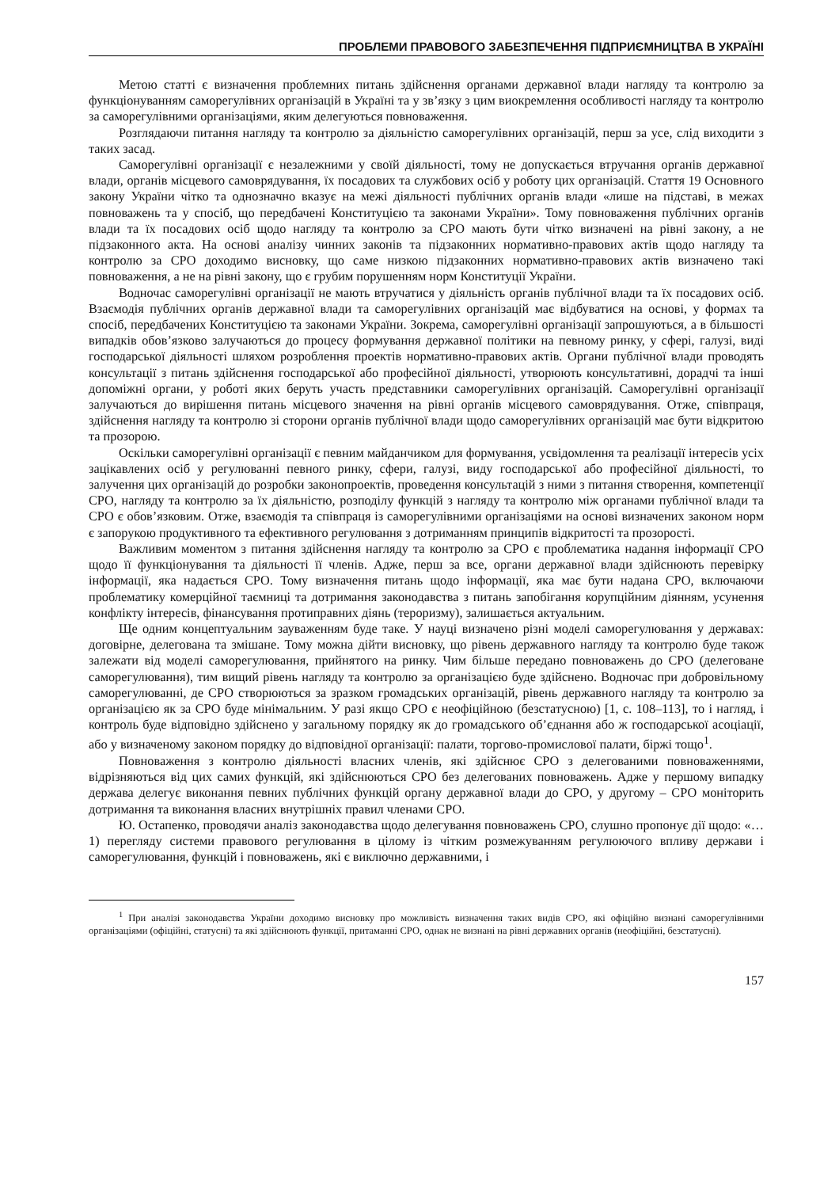ПРОБЛЕМИ ПРАВОВОГО ЗАБЕЗПЕЧЕННЯ ПІДПРИЄМНИЦТВА В УКРАЇНІ
Метою статті є визначення проблемних питань здійснення органами державної влади нагляду та контролю за функціонуванням саморегулівних організацій в Україні та у зв’язку з цим виокремлення особливості нагляду та контролю за саморегулівними організаціями, яким делегуються повноваження.
Розглядаючи питання нагляду та контролю за діяльністю саморегулівних організацій, перш за усе, слід виходити з таких засад.
Саморегулівні організації є незалежними у своїй діяльності, тому не допускається втручання органів державної влади, органів місцевого самоврядування, їх посадових та службових осіб у роботу цих організацій. Стаття 19 Основного закону України чітко та однозначно вказує на межі діяльності публічних органів влади «лише на підставі, в межах повноважень та у спосіб, що передбачені Конституцією та законами України». Тому повноваження публічних органів влади та їх посадових осіб щодо нагляду та контролю за СРО мають бути чітко визначені на рівні закону, а не підзаконного акта. На основі аналізу чинних законів та підзаконних нормативно-правових актів щодо нагляду та контролю за СРО доходимо висновку, що саме низкою підзаконних нормативно-правових актів визначено такі повноваження, а не на рівні закону, що є грубим порушенням норм Конституції України.
Водночас саморегулівні організації не мають втручатися у діяльність органів публічної влади та їх посадових осіб. Взаємодія публічних органів державної влади та саморегулівних організацій має відбуватися на основі, у формах та спосіб, передбачених Конституцією та законами України. Зокрема, саморегулівні організації запрошуються, а в більшості випадків обов’язково залучаються до процесу формування державної політики на певному ринку, у сфері, галузі, виді господарської діяльності шляхом розроблення проектів нормативно-правових актів. Органи публічної влади проводять консультації з питань здійснення господарської або професійної діяльності, утворюють консультативні, дорадчі та інші допоміжні органи, у роботі яких беруть участь представники саморегулівних організацій. Саморегулівні організації залучаються до вирішення питань місцевого значення на рівні органів місцевого самоврядування. Отже, співпраця, здійснення нагляду та контролю зі сторони органів публічної влади щодо саморегулівних організацій має бути відкритою та прозорою.
Оскільки саморегулівні організації є певним майданчиком для формування, усвідомлення та реалізації інтересів усіх зацікавлених осіб у регулюванні певного ринку, сфери, галузі, виду господарської або професійної діяльності, то залучення цих організацій до розробки законопроектів, проведення консультацій з ними з питання створення, компетенції СРО, нагляду та контролю за їх діяльністю, розподілу функцій з нагляду та контролю між органами публічної влади та СРО є обов’язковим. Отже, взаємодія та співпраця із саморегулівними організаціями на основі визначених законом норм є запорукою продуктивного та ефективного регулювання з дотриманням принципів відкритості та прозорості.
Важливим моментом з питання здійснення нагляду та контролю за СРО є проблематика надання інформації СРО щодо її функціонування та діяльності її членів. Адже, перш за все, органи державної влади здійснюють перевірку інформації, яка надається СРО. Тому визначення питань щодо інформації, яка має бути надана СРО, включаючи проблематику комерційної таємниці та дотримання законодавства з питань запобігання корупційним діянням, усунення конфлікту інтересів, фінансування протиправних діянь (тероризму), залишається актуальним.
Ще одним концептуальним зауваженням буде таке. У науці визначено різні моделі саморегулювання у державах: договірне, делегована та змішане. Тому можна дійти висновку, що рівень державного нагляду та контролю буде також залежати від моделі саморегулювання, прийнятого на ринку. Чим більше передано повноважень до СРО (делеговане саморегулювання), тим вищий рівень нагляду та контролю за організацією буде здійснено. Водночас при добровільному саморегулюванні, де СРО створюються за зразком громадських організацій, рівень державного нагляду та контролю за організацією як за СРО буде мінімальним. У разі якщо СРО є неофіційною (безстатусною) [1, с. 108–113], то і нагляд, і контроль буде відповідно здійснено у загальному порядку як до громадського об’єднання або ж господарської асоціації, або у визначеному законом порядку до відповідної організації: палати, торгово-промислової палати, біржі тощо<sup>1</sup>.
Повноваження з контролю діяльності власних членів, які здійснює СРО з делегованими повноваженнями, відрізняються від цих самих функцій, які здійснюються СРО без делегованих повноважень. Адже у першому випадку держава делегує виконання певних публічних функцій органу державної влади до СРО, у другому – СРО моніторить дотримання та виконання власних внутрішніх правил членами СРО.
Ю. Остапенко, проводячи аналіз законодавства щодо делегування повноважень СРО, слушно пропонує дії щодо: «…1) перегляду системи правового регулювання в цілому із чітким розмежуванням регулюючого впливу держави і саморегулювання, функцій і повноважень, які є виключно державними, і
<sup>1</sup> При аналізі законодавства України доходимо висновку про можливість визначення таких видів СРО, які офіційно визнані саморегулівними організаціями (офіційні, статусні) та які здійснюють функції, притаманні СРО, однак не визнані на рівні державних органів (неофіційні, безстатусні).
157